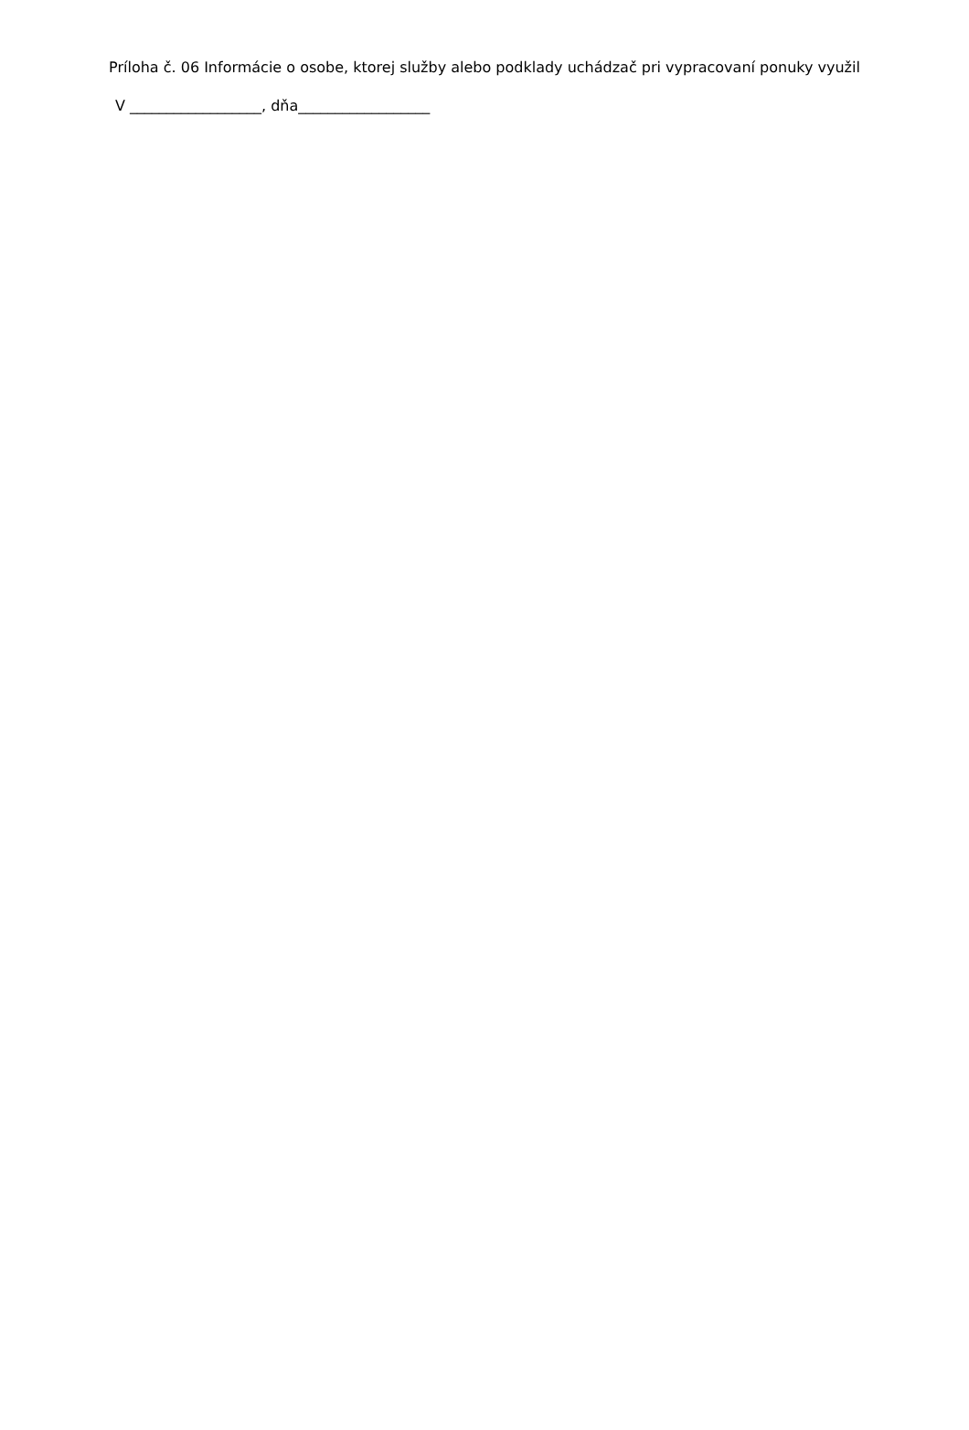Príloha č. 06 Informácie o osobe, ktorej služby alebo podklady uchádzač pri vypracovaní ponuky využil
V __________________, dňa__________________